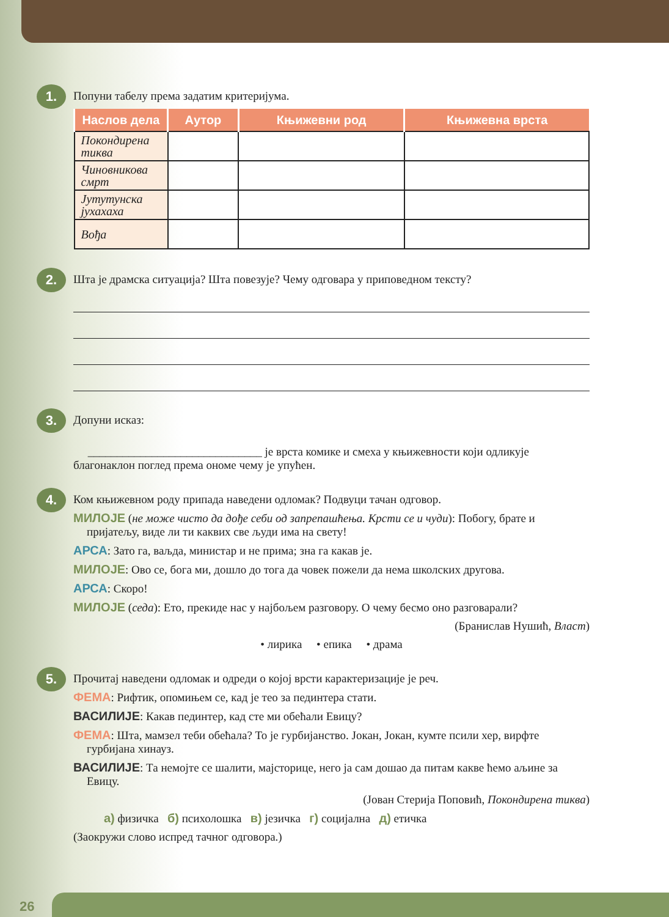1.
Попуни табелу према задатим критеријума.
| Наслов дела | Аутор | Књижевни род | Књижевна врста |
| --- | --- | --- | --- |
| Покондирена тиква | | | |
| Чиновникова смрт | | | |
| Јутутунска јухахаха | | | |
| Вођа | | | |
2.
Шта је драмска ситуација? Шта повезује? Чему одговара у приповедном тексту?
3.
Допуни исказ:
______________________________ је врста комике и смеха у књижевности који одликује благонаклон поглед према ономе чему је упућен.
4.
Ком књижевном роду припада наведени одломак? Подвуци тачан одговор.
МИЛОЈЕ (не може чисто да дође себи од запрепашћења. Крсти се и чуди): Побогу, брате и пријатељу, виде ли ти каквих све људи има на свету!
АРСА: Зато га, ваљда, министар и не прима; зна га какав је.
МИЛОЈЕ: Ово се, бога ми, дошло до тога да човек пожели да нема школских другова.
АРСА: Скоро!
МИЛОЈЕ (седа): Ето, прекиде нас у најбољем разговору. О чему бесмо оно разговарали?
(Бранислав Нушић, Власт)
• лирика • епика • драма
5.
Прочитај наведени одломак и одреди о којој врсти карактеризације је реч.
ФЕМА: Рифтик, опомињем се, кад је тео за пединтера стати.
ВАСИЛИЈЕ: Какав пединтер, кад сте ми обећали Евицу?
ФЕМА: Шта, мамзел теби обећала? То је гурбијанство. Јокан, Јокан, кумте псили хер, вирфте гурбијана хинауз.
ВАСИЛИЈЕ: Та немојте се шалити, мајсторице, него ја сам дошао да питам какве ћемо аљине за Евицу.
(Јован Стерија Поповић, Покондирена тиква)
а) физичка б) психолошка в) језичка г) социјална д) етичка
(Заокружи слово испред тачног одговора.)
26